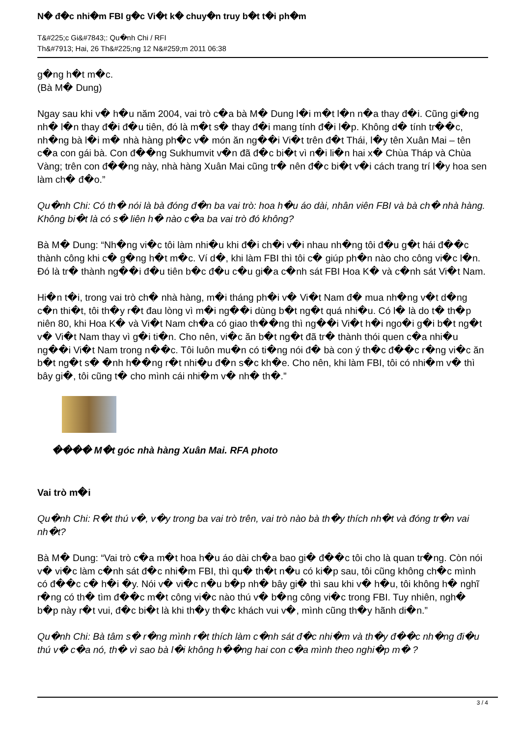N� đ�c nhi�m FBI g�c Vi�t k� chuy�n truy b�t t�i ph�m
T&#225;c Gi&#7843;: Qu�nh Chi / RFI
Th&#7913; Hai, 26 Th&#225;ng 12 N&#259;m 2011 06:38
g�ng h�t m�c.
(Bà M� Dung)
Ngay sau khi v� h�u năm 2004, vai trò c�a bà M� Dung l�i m�t l�n n�a thay đ�i. Cũng gi�ng nh� l�n thay đ�i đ�u tiên, đó là m�t s� thay đ�i mang tính đ�i l�p. Không d� tính tr��c, nh�ng bà l�i m� nhà hàng ph�c v� món ăn ng��i Vi�t trên đ�t Thái, l�y tên Xuân Mai – tên c�a con gái bà. Con đ��ng Sukhumvit v�n đã đ�c bi�t vì n�i li�n hai x� Chùa Tháp và Chùa Vàng; trên con đ��ng này, nhà hàng Xuân Mai cũng tr� nên đ�c bi�t v�i cách trang trí l�y hoa sen làm ch� đ�o.”
Qu�nh Chi: Có th� nói là bà đóng đ�n ba vai trò: hoa h�u áo dài, nhân viên FBI và bà ch� nhà hàng. Không bi�t là có s� liên h� nào c�a ba vai trò đó không?
Bà M� Dung: “Nh�ng vi�c tôi làm nhi�u khi đ�i ch�i v�i nhau nh�ng tôi đ�u g�t hái đ��c thành công khi c� g�ng h�t m�c. Ví d�, khi làm FBI thì tôi c� giúp ph�n nào cho công vi�c l�n. Đó là tr� thành ng��i đ�u tiên b�c đ�u c�u gi�a c�nh sát FBI Hoa K� và c�nh sát Vi�t Nam.
Hi�n t�i, trong vai trò ch� nhà hàng, m�i tháng ph�i v� Vi�t Nam đ� mua nh�ng v�t d�ng c�n thi�t, tôi th�y r�t đau lòng vì m�i ng��i dùng b�t ng�t quá nhi�u. Có l� là do t� th�p niên 80, khi Hoa K� và Vi�t Nam ch�a có giao th��ng thì ng��i Vi�t h�i ngo�i g�i b�t ng�t v� Vi�t Nam thay vì g�i ti�n. Cho nên, vi�c ăn b�t ng�t đã tr� thành thói quen c�a nhi�u ng��i Vi�t Nam trong n��c. Tôi luôn mu�n có ti�ng nói đ� bà con ý th�c đ��c r�ng vi�c ăn b�t ng�t s� �nh h��ng r�t nhi�u đ�n s�c kh�e. Cho nên, khi làm FBI, tôi có nhi�m v� thì bây gi�, tôi cũng t� cho mình cái nhi�m v� nh� th�.”
���� M�t góc nhà hàng Xuân Mai. RFA photo
Vai trò m�i
Qu�nh Chi: R�t thú v�, v�y trong ba vai trò trên, vai trò nào bà th�y thích nh�t và đóng tr�n vai nh�t?
Bà M� Dung: “Vai trò c�a m�t hoa h�u áo dài ch�a bao gi� đ��c tôi cho là quan tr�ng. Còn nói v� vi�c làm c�nh sát đ�c nhi�m FBI, thì qu� th�t n�u có ki�p sau, tôi cũng không ch�c mình có đ��c c� h�i �y. Nói v� vi�c n�u b�p nh� bây gi� thì sau khi v� h�u, tôi không h� nghĩ r�ng có th� tìm đ��c m�t công vi�c nào thú v� b�ng công vi�c trong FBI. Tuy nhiên, ngh� b�p này r�t vui, đ�c bi�t là khi th�y th�c khách vui v�, mình cũng th�y hãnh di�n.”
Qu�nh Chi: Bà tâm s� r�ng mình r�t thích làm c�nh sát đ�c nhi�m và th�y đ��c nh�ng đi�u thú v� c�a nó, th� vì sao bà l�i không h��ng hai con c�a mình theo nghi�p m� ?
3 / 4